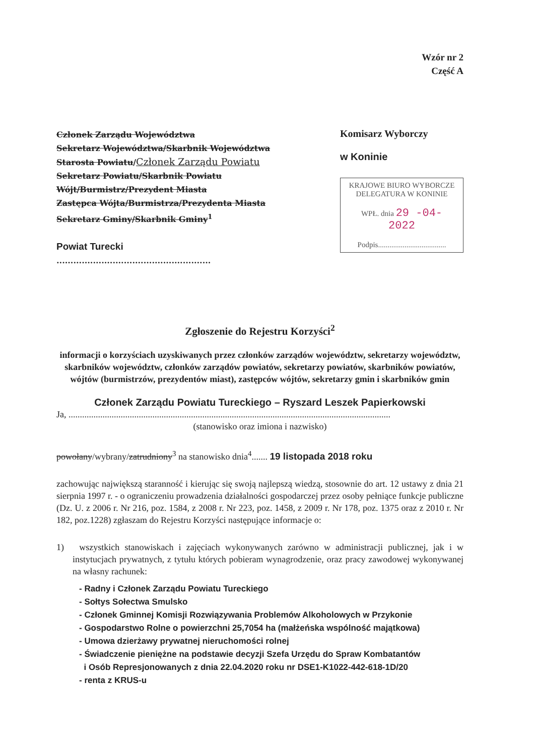Wzór nr 2
Część A
Członek Zarządu Województwa
Sekretarz Województwa/Skarbnik Województwa
Starosta Powiatu/Członek Zarządu Powiatu
Sekretarz Powiatu/Skarbnik Powiatu
Wójt/Burmistrz/Prezydent Miasta
Zastępca Wójta/Burmistrza/Prezydenta Miasta
Sekretarz Gminy/Skarbnik Gminy<sup>1</sup>
Powiat Turecki
.......................................................
Komisarz Wyborczy
w Koninie
KRAJOWE BIURO WYBORCZE
DELEGATURA W KONINIE
WPŁ. dnia 29 -04- 2022
Podpis....................................
Zgłoszenie do Rejestru Korzyści<sup>2</sup>
informacji o korzyściach uzyskiwanych przez członków zarządów województw, sekretarzy województw, skarbników województw, członków zarządów powiatów, sekretarzy powiatów, skarbników powiatów, wójtów (burmistrzów, prezydentów miast), zastępców wójtów, sekretarzy gmin i skarbników gmin
Członek Zarządu Powiatu Tureckiego – Ryszard Leszek Papierkowski
Ja, ..............................................................................................................................................
(stanowisko oraz imiona i nazwisko)
powołany/wybrany/zatrudniony<sup>3</sup> na stanowisko dnia<sup>4</sup>....... 19 listopada 2018 roku
zachowując największą staranność i kierując się swoją najlepszą wiedzą, stosownie do art. 12 ustawy z dnia 21 sierpnia 1997 r. - o ograniczeniu prowadzenia działalności gospodarczej przez osoby pełniące funkcje publiczne (Dz. U. z 2006 r. Nr 216, poz. 1584, z 2008 r. Nr 223, poz. 1458, z 2009 r. Nr 178, poz. 1375 oraz z 2010 r. Nr 182, poz.1228) zgłaszam do Rejestru Korzyści następujące informacje o:
1) wszystkich stanowiskach i zajęciach wykonywanych zarówno w administracji publicznej, jak i w instytucjach prywatnych, z tytułu których pobieram wynagrodzenie, oraz pracy zawodowej wykonywanej na własny rachunek:
- Radny i Członek Zarządu Powiatu Tureckiego
- Sołtys Sołectwa Smulsko
- Członek Gminnej Komisji Rozwiązywania Problemów Alkoholowych w Przykonie
- Gospodarstwo Rolne o powierzchni 25,7054 ha (małżeńska wspólność majątkowa)
- Umowa dzierżawy prywatnej nieruchomości rolnej
- Świadczenie pieniężne na podstawie decyzji Szefa Urzędu do Spraw Kombatantów
i Osób Represjonowanych z dnia 22.04.2020 roku nr DSE1-K1022-442-618-1D/20
- renta z KRUS-u